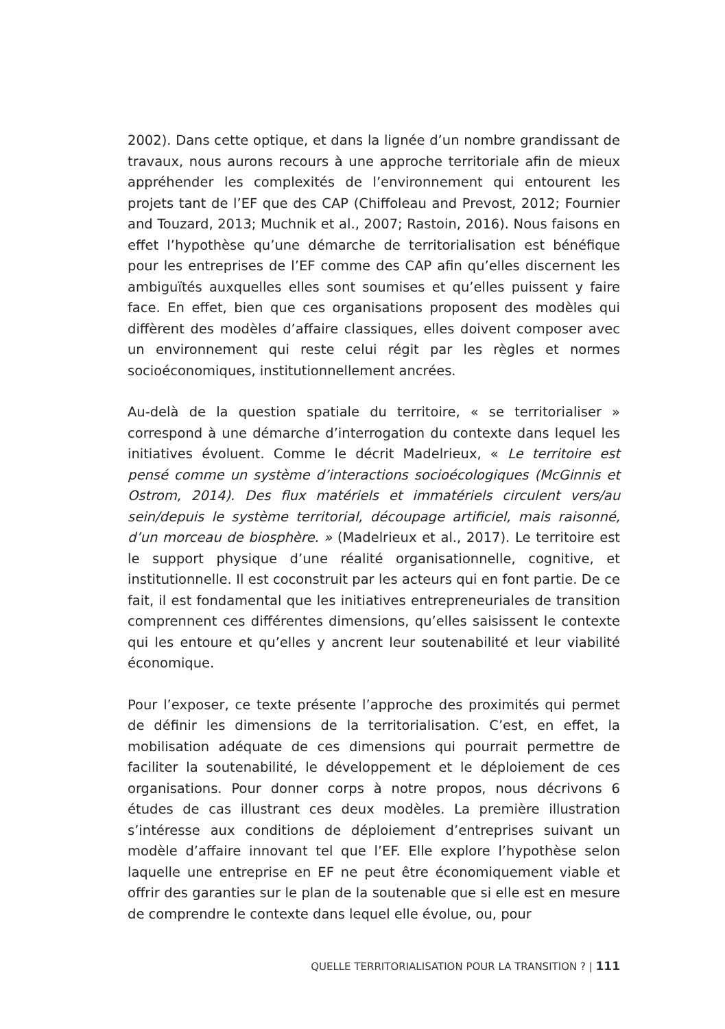2002). Dans cette optique, et dans la lignée d’un nombre grandissant de travaux, nous aurons recours à une approche territoriale afin de mieux appréhender les complexités de l’environnement qui entourent les projets tant de l’EF que des CAP (Chiffoleau and Prevost, 2012; Fournier and Touzard, 2013; Muchnik et al., 2007; Rastoin, 2016). Nous faisons en effet l’hypothèse qu’une démarche de territorialisation est bénéfique pour les entreprises de l’EF comme des CAP afin qu’elles discernent les ambiguïtés auxquelles elles sont soumises et qu’elles puissent y faire face. En effet, bien que ces organisations proposent des modèles qui diffèrent des modèles d’affaire classiques, elles doivent composer avec un environnement qui reste celui régit par les règles et normes socioéconomiques, institutionnellement ancrées.
Au-delà de la question spatiale du territoire, « se territorialiser » correspond à une démarche d’interrogation du contexte dans lequel les initiatives évoluent. Comme le décrit Madelrieux, « Le territoire est pensé comme un système d’interactions socioécologiques (McGinnis et Ostrom, 2014). Des flux matériels et immatériels circulent vers/au sein/depuis le système territorial, découpage artificiel, mais raisonné, d’un morceau de biosphère. » (Madelrieux et al., 2017). Le territoire est le support physique d’une réalité organisationnelle, cognitive, et institutionnelle. Il est coconstruit par les acteurs qui en font partie. De ce fait, il est fondamental que les initiatives entrepreneuriales de transition comprennent ces différentes dimensions, qu’elles saisissent le contexte qui les entoure et qu’elles y ancrent leur soutenabilité et leur viabilité économique.
Pour l’exposer, ce texte présente l’approche des proximités qui permet de définir les dimensions de la territorialisation. C’est, en effet, la mobilisation adéquate de ces dimensions qui pourrait permettre de faciliter la soutenabilité, le développement et le déploiement de ces organisations. Pour donner corps à notre propos, nous décrivons 6 études de cas illustrant ces deux modèles. La première illustration s’intéresse aux conditions de déploiement d’entreprises suivant un modèle d’affaire innovant tel que l’EF. Elle explore l’hypothèse selon laquelle une entreprise en EF ne peut être économiquement viable et offrir des garanties sur le plan de la soutenable que si elle est en mesure de comprendre le contexte dans lequel elle évolue, ou, pour
QUELLE TERRITORIALISATION POUR LA TRANSITION ? | 111